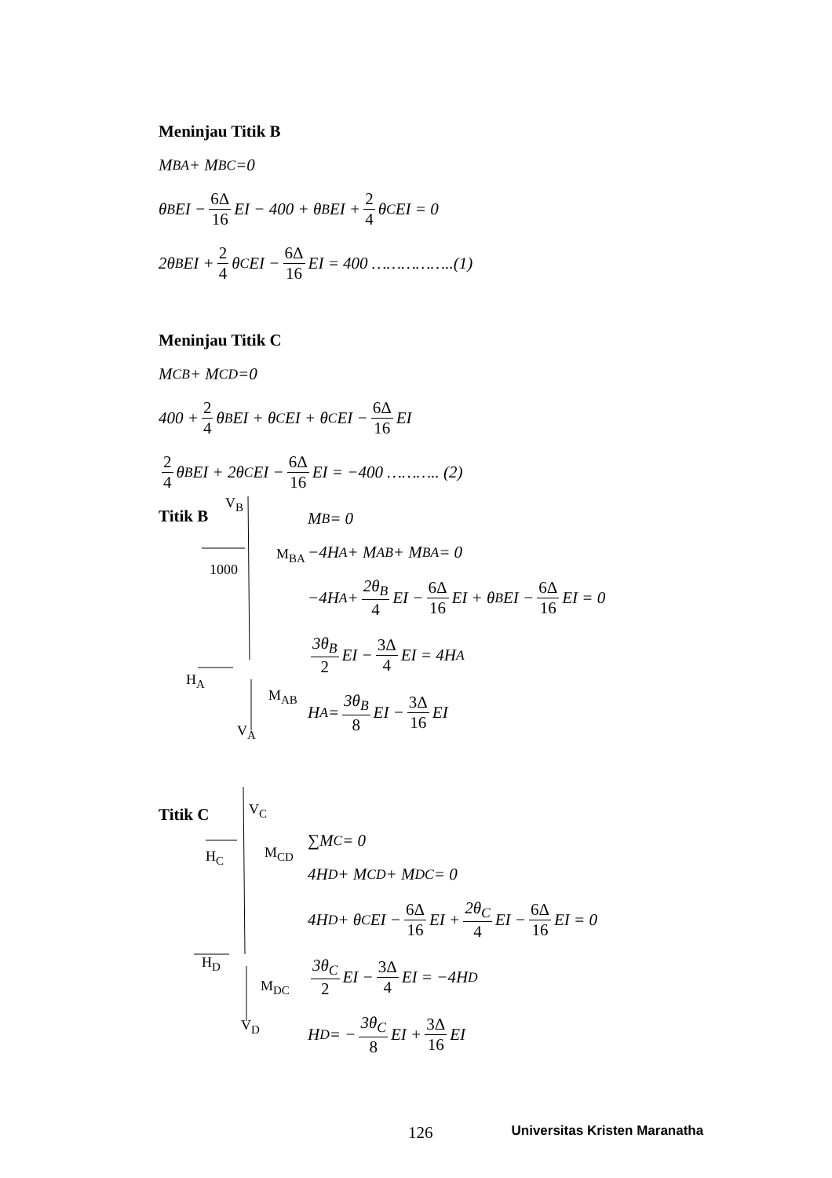Meninjau Titik B
M<sub>BA</sub> + M<sub>BC</sub> =0
θ<sub>B</sub>EI − 6Δ 16 EI − 400 + θ<sub>B</sub>EI + 2 4 θ<sub>C</sub>EI = 0
2θ<sub>B</sub>EI + 2 4 θ<sub>C</sub>EI − 6Δ 16 EI = 400 ……………..(1)
Meninjau Titik C
M<sub>CB</sub> + M<sub>CD</sub> =0
400 + 2 4 θ<sub>B</sub>EI + θ<sub>C</sub>EI + θ<sub>C</sub>EI − 6Δ 16 EI
2 4 θ<sub>B</sub>EI + 2θ<sub>C</sub>EI − 6Δ 16 EI = −400 ……….. (2)
Titik B
V<sub>B</sub>
M<sub>BA</sub>
1000
H<sub>A</sub>
M<sub>AB</sub>
V<sub>A</sub>
M<sub>B</sub> = 0
−4H<sub>A</sub> + M<sub>AB</sub> + M<sub>BA</sub> = 0
−4H<sub>A</sub> + 2θ<sub>B</sub> 4 EI − 6Δ 16 EI + θ<sub>B</sub>EI − 6Δ 16 EI = 0
3θ<sub>B</sub> 2 EI − 3Δ 4 EI = 4H<sub>A</sub>
H<sub>A</sub> = 3θ<sub>B</sub> 8 EI − 3Δ 16 EI
Titik C V<sub>C</sub>
M<sub>CD</sub>
H<sub>C</sub>
H<sub>D</sub>
M<sub>DC</sub>
V<sub>D</sub>
∑M<sub>C</sub> = 0
4H<sub>D</sub> + M<sub>CD</sub> + M<sub>DC</sub> = 0
4H<sub>D</sub> + θ<sub>C</sub>EI − 6Δ 16 EI + 2θ<sub>C</sub> 4 EI − 6Δ 16 EI = 0
3θ<sub>C</sub> 2 EI − 3Δ 4 EI = −4H<sub>D</sub>
H<sub>D</sub> = − 3θ<sub>C</sub> 8 EI + 3Δ 16 EI
126 Universitas Kristen Maranatha